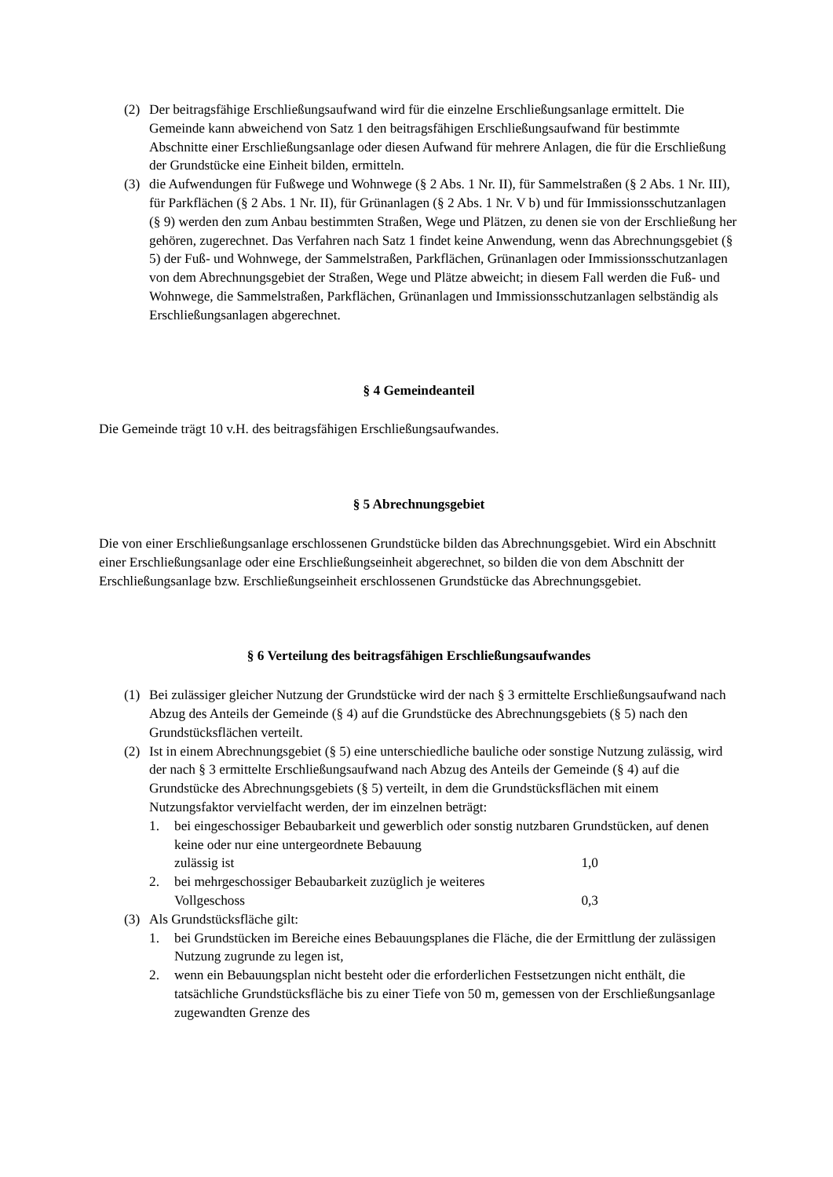(2) Der beitragsfähige Erschließungsaufwand wird für die einzelne Erschließungsanlage ermittelt. Die Gemeinde kann abweichend von Satz 1 den beitragsfähigen Erschließungsaufwand für bestimmte Abschnitte einer Erschließungsanlage oder diesen Aufwand für mehrere Anlagen, die für die Erschließung der Grundstücke eine Einheit bilden, ermitteln.
(3) die Aufwendungen für Fußwege und Wohnwege (§ 2 Abs. 1 Nr. II), für Sammelstraßen (§ 2 Abs. 1 Nr. III), für Parkflächen (§ 2 Abs. 1 Nr. II), für Grünanlagen (§ 2 Abs. 1 Nr. V b) und für Immissionsschutzanlagen (§ 9) werden den zum Anbau bestimmten Straßen, Wege und Plätzen, zu denen sie von der Erschließung her gehören, zugerechnet. Das Verfahren nach Satz 1 findet keine Anwendung, wenn das Abrechnungsgebiet (§ 5) der Fuß- und Wohnwege, der Sammelstraßen, Parkflächen, Grünanlagen oder Immissionsschutzanlagen von dem Abrechnungsgebiet der Straßen, Wege und Plätze abweicht; in diesem Fall werden die Fuß- und Wohnwege, die Sammelstraßen, Parkflächen, Grünanlagen und Immissionsschutzanlagen selbständig als Erschließungsanlagen abgerechnet.
§ 4 Gemeindeanteil
Die Gemeinde trägt 10 v.H. des beitragsfähigen Erschließungsaufwandes.
§ 5 Abrechnungsgebiet
Die von einer Erschließungsanlage erschlossenen Grundstücke bilden das Abrechnungsgebiet. Wird ein Abschnitt einer Erschließungsanlage oder eine Erschließungseinheit abgerechnet, so bilden die von dem Abschnitt der Erschließungsanlage bzw. Erschließungseinheit erschlossenen Grundstücke das Abrechnungsgebiet.
§ 6 Verteilung des beitragsfähigen Erschließungsaufwandes
(1) Bei zulässiger gleicher Nutzung der Grundstücke wird der nach § 3 ermittelte Erschließungsaufwand nach Abzug des Anteils der Gemeinde (§ 4) auf die Grundstücke des Abrechnungsgebiets (§ 5) nach den Grundstücksflächen verteilt.
(2) Ist in einem Abrechnungsgebiet (§ 5) eine unterschiedliche bauliche oder sonstige Nutzung zulässig, wird der nach § 3 ermittelte Erschließungsaufwand nach Abzug des Anteils der Gemeinde (§ 4) auf die Grundstücke des Abrechnungsgebiets (§ 5) verteilt, in dem die Grundstücksflächen mit einem Nutzungsfaktor vervielfacht werden, der im einzelnen beträgt:
1. bei eingeschossiger Bebaubarkeit und gewerblich oder sonstig nutzbaren Grundstücken, auf denen keine oder nur eine untergeordnete Bebauung
zulässig ist 1,0
2. bei mehrgeschossiger Bebaubarkeit zuzüglich je weiteres
Vollgeschoss 0,3
(3) Als Grundstücksfläche gilt:
1. bei Grundstücken im Bereiche eines Bebauungsplanes die Fläche, die der Ermittlung der zulässigen Nutzung zugrunde zu legen ist,
2. wenn ein Bebauungsplan nicht besteht oder die erforderlichen Festsetzungen nicht enthält, die tatsächliche Grundstücksfläche bis zu einer Tiefe von 50 m, gemessen von der Erschließungsanlage zugewandten Grenze des